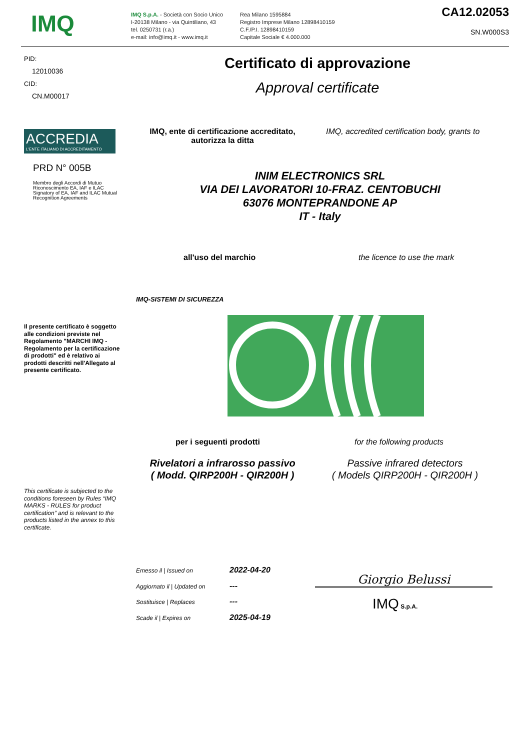IMQ
IMQ S.p.A. - Società con Socio Unico
I-20138 Milano - via Quintiliano, 43
tel. 0250731 (r.a.)
e-mail: info@imq.it - www.imq.it
Rea Milano 1595884
Registro Imprese Milano 12898410159
C.F./P.I. 12898410159
Capitale Sociale € 4.000.000
CA12.02053
SN.W000S3
PID:
12010036
CID:
CN.M00017
Certificato di approvazione
Approval certificate
ACCREDIA
L'ENTE ITALIANO DI ACCREDITAMENTO
PRD N° 005B
Membro degli Accordi di Mutuo Riconoscimento EA, IAF e ILAC Signatory of EA, IAF and ILAC Mutual Recognition Agreements
IMQ, ente di certificazione accreditato, autorizza la ditta
IMQ, accredited certification body, grants to
INIM ELECTRONICS SRL
VIA DEI LAVORATORI 10-FRAZ. CENTOBUCHI
63076 MONTEPRANDONE AP
IT - Italy
all'uso del marchio the licence to use the mark
IMQ-SISTEMI DI SICUREZZA
Il presente certificato è soggetto alle condizioni previste nel Regolamento "MARCHI IMQ - Regolamento per la certificazione di prodotti" ed è relativo ai prodotti descritti nell'Allegato al presente certificato.
per i seguenti prodotti for the following products
Rivelatori a infrarosso passivo
( Modd. QIRP200H - QIR200H )
Passive infrared detectors
( Models QIRP200H - QIR200H )
This certificate is subjected to the conditions foreseen by Rules “IMQ MARKS - RULES for product certification” and is relevant to the products listed in the annex to this certificate.
Emesso il | Issued on 2022-04-20
Aggiornato il | Updated on ---
Sostituisce | Replaces ---
Scade il | Expires on 2025-04-19
Giorgio Belussi
IMQ S.p.A.